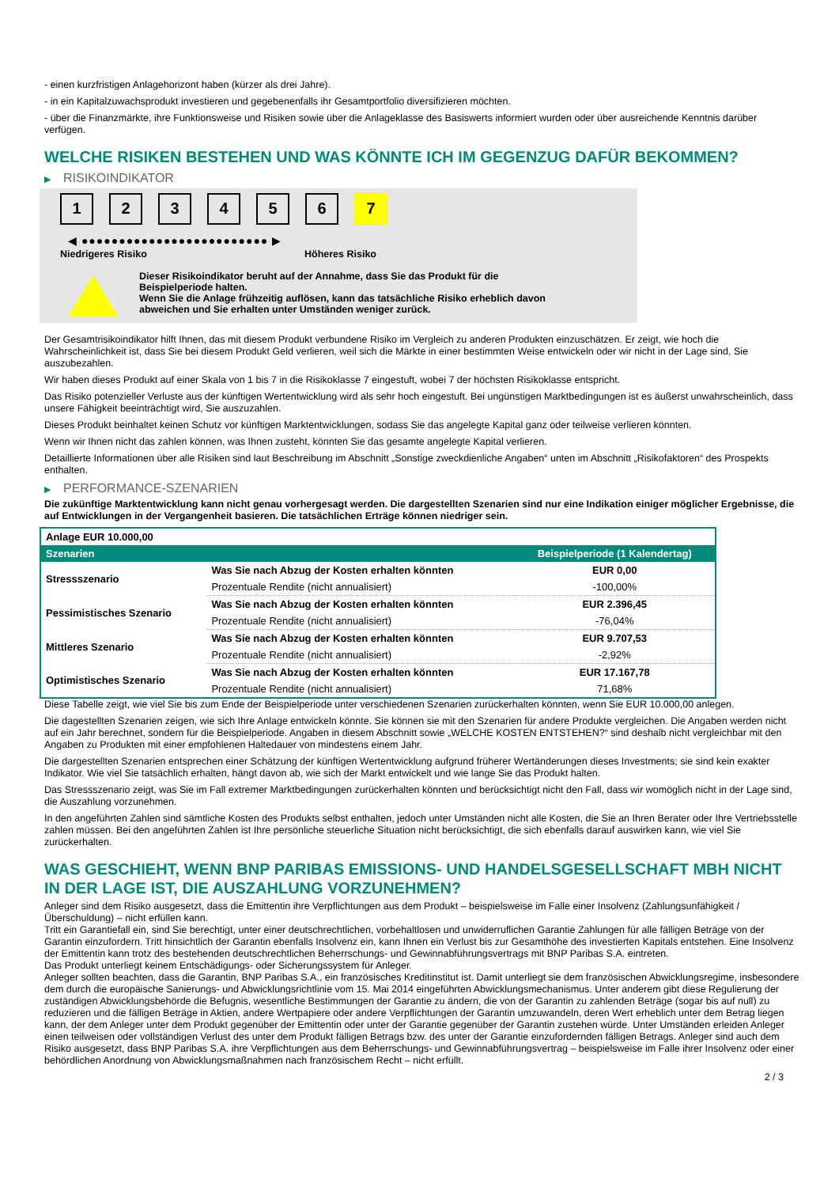- einen kurzfristigen Anlagehorizont haben (kürzer als drei Jahre).
- in ein Kapitalzuwachsprodukt investieren und gegebenenfalls ihr Gesamtportfolio diversifizieren möchten.
- über die Finanzmärkte, ihre Funktionsweise und Risiken sowie über die Anlageklasse des Basiswerts informiert wurden oder über ausreichende Kenntnis darüber verfügen.
WELCHE RISIKEN BESTEHEN UND WAS KÖNNTE ICH IM GEGENZUG DAFÜR BEKOMMEN?
▶ RISIKOINDIKATOR
1 2 3 4 5 6 7
◀ ●●●●●●●●●●●●●●●●●●●●●●●●● ▶
Niedrigeres Risiko Höheres Risiko
Dieser Risikoindikator beruht auf der Annahme, dass Sie das Produkt für die
Beispielperiode halten.
Wenn Sie die Anlage frühzeitig auflösen, kann das tatsächliche Risiko erheblich davon
abweichen und Sie erhalten unter Umständen weniger zurück.
Der Gesamtrisikoindikator hilft Ihnen, das mit diesem Produkt verbundene Risiko im Vergleich zu anderen Produkten einzuschätzen. Er zeigt, wie hoch die Wahrscheinlichkeit ist, dass Sie bei diesem Produkt Geld verlieren, weil sich die Märkte in einer bestimmten Weise entwickeln oder wir nicht in der Lage sind, Sie auszubezahlen.
Wir haben dieses Produkt auf einer Skala von 1 bis 7 in die Risikoklasse 7 eingestuft, wobei 7 der höchsten Risikoklasse entspricht.
Das Risiko potenzieller Verluste aus der künftigen Wertentwicklung wird als sehr hoch eingestuft. Bei ungünstigen Marktbedingungen ist es äußerst unwahrscheinlich, dass unsere Fähigkeit beeinträchtigt wird, Sie auszuzahlen.
Dieses Produkt beinhaltet keinen Schutz vor künftigen Marktentwicklungen, sodass Sie das angelegte Kapital ganz oder teilweise verlieren könnten.
Wenn wir Ihnen nicht das zahlen können, was Ihnen zusteht, könnten Sie das gesamte angelegte Kapital verlieren.
Detaillierte Informationen über alle Risiken sind laut Beschreibung im Abschnitt „Sonstige zweckdienliche Angaben“ unten im Abschnitt „Risikofaktoren“ des Prospekts enthalten.
▶ PERFORMANCE-SZENARIEN
Die zukünftige Marktentwicklung kann nicht genau vorhergesagt werden. Die dargestellten Szenarien sind nur eine Indikation einiger möglicher Ergebnisse, die auf Entwicklungen in der Vergangenheit basieren. Die tatsächlichen Erträge können niedriger sein.
| Anlage EUR 10.000,00 | | |
| Szenarien | | Beispielperiode (1 Kalendertag) |
| Stressszenario | Was Sie nach Abzug der Kosten erhalten könnten | EUR 0,00 |
| | Prozentuale Rendite (nicht annualisiert) | -100,00% |
| Pessimistisches Szenario | Was Sie nach Abzug der Kosten erhalten könnten | EUR 2.396,45 |
| | Prozentuale Rendite (nicht annualisiert) | -76,04% |
| Mittleres Szenario | Was Sie nach Abzug der Kosten erhalten könnten | EUR 9.707,53 |
| | Prozentuale Rendite (nicht annualisiert) | -2,92% |
| Optimistisches Szenario | Was Sie nach Abzug der Kosten erhalten könnten | EUR 17.167,78 |
| | Prozentuale Rendite (nicht annualisiert) | 71,68% |
Diese Tabelle zeigt, wie viel Sie bis zum Ende der Beispielperiode unter verschiedenen Szenarien zurückerhalten könnten, wenn Sie EUR 10.000,00 anlegen.
Die dagestellten Szenarien zeigen, wie sich Ihre Anlage entwickeln könnte. Sie können sie mit den Szenarien für andere Produkte vergleichen. Die Angaben werden nicht auf ein Jahr berechnet, sondern für die Beispielperiode. Angaben in diesem Abschnitt sowie „WELCHE KOSTEN ENTSTEHEN?“ sind deshalb nicht vergleichbar mit den Angaben zu Produkten mit einer empfohlenen Haltedauer von mindestens einem Jahr.
Die dargestellten Szenarien entsprechen einer Schätzung der künftigen Wertentwicklung aufgrund früherer Wertänderungen dieses Investments; sie sind kein exakter Indikator. Wie viel Sie tatsächlich erhalten, hängt davon ab, wie sich der Markt entwickelt und wie lange Sie das Produkt halten.
Das Stressszenario zeigt, was Sie im Fall extremer Marktbedingungen zurückerhalten könnten und berücksichtigt nicht den Fall, dass wir womöglich nicht in der Lage sind, die Auszahlung vorzunehmen.
In den angeführten Zahlen sind sämtliche Kosten des Produkts selbst enthalten, jedoch unter Umständen nicht alle Kosten, die Sie an Ihren Berater oder Ihre Vertriebsstelle zahlen müssen. Bei den angeführten Zahlen ist Ihre persönliche steuerliche Situation nicht berücksichtigt, die sich ebenfalls darauf auswirken kann, wie viel Sie zurückerhalten.
WAS GESCHIEHT, WENN BNP PARIBAS EMISSIONS- UND HANDELSGESELLSCHAFT MBH NICHT IN DER LAGE IST, DIE AUSZAHLUNG VORZUNEHMEN?
Anleger sind dem Risiko ausgesetzt, dass die Emittentin ihre Verpflichtungen aus dem Produkt – beispielsweise im Falle einer Insolvenz (Zahlungsunfähigkeit / Überschuldung) – nicht erfüllen kann.
Tritt ein Garantiefall ein, sind Sie berechtigt, unter einer deutschrechtlichen, vorbehaltlosen und unwiderruflichen Garantie Zahlungen für alle fälligen Beträge von der Garantin einzufordern. Tritt hinsichtlich der Garantin ebenfalls Insolvenz ein, kann Ihnen ein Verlust bis zur Gesamthöhe des investierten Kapitals entstehen. Eine Insolvenz der Emittentin kann trotz des bestehenden deutschrechtlichen Beherrschungs- und Gewinnabführungsvertrags mit BNP Paribas S.A. eintreten.
Das Produkt unterliegt keinem Entschädigungs- oder Sicherungssystem für Anleger.
Anleger sollten beachten, dass die Garantin, BNP Paribas S.A., ein französisches Kreditinstitut ist. Damit unterliegt sie dem französischen Abwicklungsregime, insbesondere dem durch die europäische Sanierungs- und Abwicklungsrichtlinie vom 15. Mai 2014 eingeführten Abwicklungsmechanismus. Unter anderem gibt diese Regulierung der zuständigen Abwicklungsbehörde die Befugnis, wesentliche Bestimmungen der Garantie zu ändern, die von der Garantin zu zahlenden Beträge (sogar bis auf null) zu reduzieren und die fälligen Beträge in Aktien, andere Wertpapiere oder andere Verpflichtungen der Garantin umzuwandeln, deren Wert erheblich unter dem Betrag liegen kann, der dem Anleger unter dem Produkt gegenüber der Emittentin oder unter der Garantie gegenüber der Garantin zustehen würde. Unter Umständen erleiden Anleger einen teilweisen oder vollständigen Verlust des unter dem Produkt fälligen Betrags bzw. des unter der Garantie einzufordernden fälligen Betrags. Anleger sind auch dem Risiko ausgesetzt, dass BNP Paribas S.A. ihre Verpflichtungen aus dem Beherrschungs- und Gewinnabführungsvertrag – beispielsweise im Falle ihrer Insolvenz oder einer behördlichen Anordnung von Abwicklungsmaßnahmen nach französischem Recht – nicht erfüllt.
2 / 3